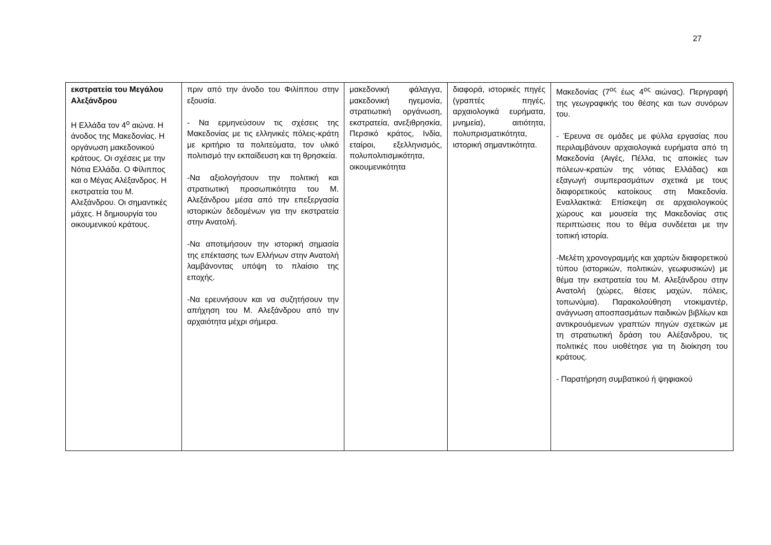27
| εκστρατεία του Μεγάλου Αλεξάνδρου Η Ελλάδα τον 4<sup>ο</sup> αιώνα. Η άνοδος της Μακεδονίας. Η οργάνωση μακεδονικού κράτους. Οι σχέσεις με την Νότια Ελλάδα. Ο Φίλιππος και ο Μέγας Αλέξανδρος. Η εκστρατεία του Μ. Αλεξάνδρου. Οι σημαντικές μάχες. Η δημιουργία του οικουμενικού κράτους. | πριν από την άνοδο του Φιλίππου στην εξουσία. - Να ερμηνεύσουν τις σχέσεις της Μακεδονίας με τις ελληνικές πόλεις-κράτη με κριτήριο τα πολιτεύματα, τον υλικό πολιτισμό την εκπαίδευση και τη θρησκεία. -Να αξιολογήσουν την πολιτική και στρατιωτική προσωπικότητα του Μ. Αλεξάνδρου μέσα από την επεξεργασία ιστορικών δεδομένων για την εκστρατεία στην Ανατολή. -Να αποτιμήσουν την ιστορική σημασία της επέκτασης των Ελλήνων στην Ανατολή λαμβάνοντας υπόψη το πλαίσιο της εποχής. -Να ερευνήσουν και να συζητήσουν την απήχηση του Μ. Αλεξάνδρου από την αρχαιότητα μέχρι σήμερα. | μακεδονική φάλαγγα, μακεδονική ηγεμονία, στρατιωτική οργάνωση, εκστρατεία, ανεξιθρησκία, Περσικό κράτος, Ινδία, εταίροι, εξελληνισμός, πολυπολιτισμικότητα, οικουμενικότητα | διαφορά, ιστορικές πηγές (γραπτές πηγές, αρχαιολογικά ευρήματα, μνημεία), αιτιότητα, πολυπρισματικότητα, ιστορική σημαντικότητα. | Μακεδονίας (7<sup>ος</sup> έως 4<sup>ος</sup> αιώνας). Περιγραφή της γεωγραφικής του θέσης και των συνόρων του. - Έρευνα σε ομάδες με φύλλα εργασίας που περιλαμβάνουν αρχαιολογικά ευρήματα από τη Μακεδονία (Αιγές, Πέλλα, τις αποικίες των πόλεων-κρατών της νότιας Ελλάδας) και εξαγωγή συμπερασμάτων σχετικά με τους διαφορετικούς κατοίκους στη Μακεδονία. Εναλλακτικά: Επίσκεψη σε αρχαιολογικούς χώρους και μουσεία της Μακεδονίας στις περιπτώσεις που το θέμα συνδέεται με την τοπική ιστορία. -Μελέτη χρονογραμμής και χαρτών διαφορετικού τύπου (ιστορικών, πολιτικών, γεωφυσικών) με θέμα την εκστρατεία του Μ. Αλεξάνδρου στην Ανατολή (χώρες, θέσεις μαχών, πόλεις, τοπωνύμια). Παρακολούθηση ντοκιμαντέρ, ανάγνωση αποσπασμάτων παιδικών βιβλίων και αντικρουόμενων γραπτών πηγών σχετικών με τη στρατιωτική δράση του Αλέξανδρου, τις πολιτικές που υιοθέτησε για τη διοίκηση του κράτους. - Παρατήρηση συμβατικού ή ψηφιακού |